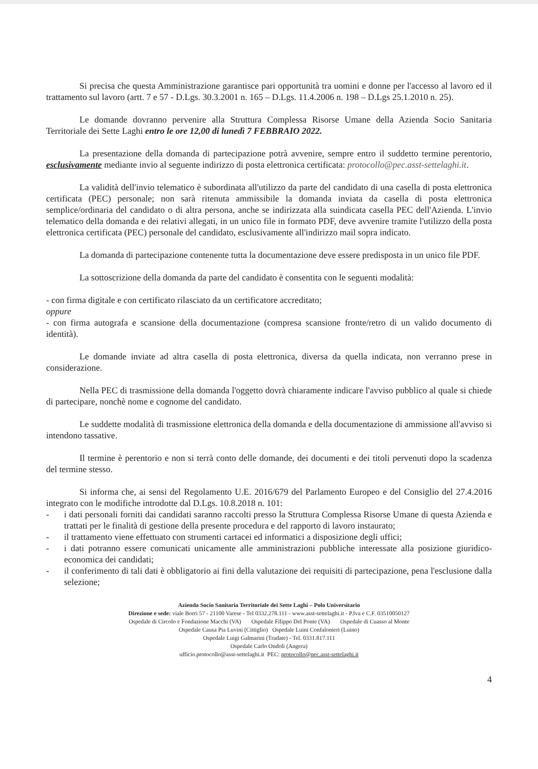Si precisa che questa Amministrazione garantisce pari opportunità tra uomini e donne per l'accesso al lavoro ed il trattamento sul lavoro (artt. 7 e 57 - D.Lgs. 30.3.2001 n. 165 – D.Lgs. 11.4.2006 n. 198 – D.Lgs 25.1.2010 n. 25).
Le domande dovranno pervenire alla Struttura Complessa Risorse Umane della Azienda Socio Sanitaria Territoriale dei Sette Laghi entro le ore 12,00 di lunedì 7 FEBBRAIO 2022.
La presentazione della domanda di partecipazione potrà avvenire, sempre entro il suddetto termine perentorio, esclusivamente mediante invio al seguente indirizzo di posta elettronica certificata: protocollo@pec.asst-settelaghi.it.
La validità dell'invio telematico è subordinata all'utilizzo da parte del candidato di una casella di posta elettronica certificata (PEC) personale; non sarà ritenuta ammissibile la domanda inviata da casella di posta elettronica semplice/ordinaria del candidato o di altra persona, anche se indirizzata alla suindicata casella PEC dell'Azienda. L'invio telematico della domanda e dei relativi allegati, in un unico file in formato PDF, deve avvenire tramite l'utilizzo della posta elettronica certificata (PEC) personale del candidato, esclusivamente all'indirizzo mail sopra indicato.
La domanda di partecipazione contenente tutta la documentazione deve essere predisposta in un unico file PDF.
La sottoscrizione della domanda da parte del candidato è consentita con le seguenti modalità:
- con firma digitale e con certificato rilasciato da un certificatore accreditato;
oppure
- con firma autografa e scansione della documentazione (compresa scansione fronte/retro di un valido documento di identità).
Le domande inviate ad altra casella di posta elettronica, diversa da quella indicata, non verranno prese in considerazione.
Nella PEC di trasmissione della domanda l'oggetto dovrà chiaramente indicare l'avviso pubblico al quale si chiede di partecipare, nonchè nome e cognome del candidato.
Le suddette modalità di trasmissione elettronica della domanda e della documentazione di ammissione all'avviso si intendono tassative.
Il termine è perentorio e non si terrà conto delle domande, dei documenti e dei titoli pervenuti dopo la scadenza del termine stesso.
Si informa che, ai sensi del Regolamento U.E. 2016/679 del Parlamento Europeo e del Consiglio del 27.4.2016 integrato con le modifiche introdotte dal D.Lgs. 10.8.2018 n. 101:
- i dati personali forniti dai candidati saranno raccolti presso la Struttura Complessa Risorse Umane di questa Azienda e trattati per le finalità di gestione della presente procedura e del rapporto di lavoro instaurato;
- il trattamento viene effettuato con strumenti cartacei ed informatici a disposizione degli uffici;
- i dati potranno essere comunicati unicamente alle amministrazioni pubbliche interessate alla posizione giuridico-economica dei candidati;
- il conferimento di tali dati è obbligatorio ai fini della valutazione dei requisiti di partecipazione, pena l'esclusione dalla selezione;
Azienda Socio Sanitaria Territoriale dei Sette Laghi – Polo Universitario
Direzione e sede: viale Borri 57 - 21100 Varese - Tel 0332.278.111 - www.asst-settelaghi.it - P.Iva e C.F. 03510050127
Ospedale di Circolo e Fondazione Macchi (VA) Ospedale Filippo Del Ponte (VA) Ospedale di Cuasso al Monte
Ospedale Causa Pia Luvini (Cittiglio) Ospedale Luini Confalonieri (Luino)
Ospedale Luigi Galmarini (Tradate) - Tel. 0331.817.111
Ospedale Carlo Ondoli (Angera)
ufficio.protocollo@asst-settelaghi.it PEC: protocollo@pec.asst-settelaghi.it
4